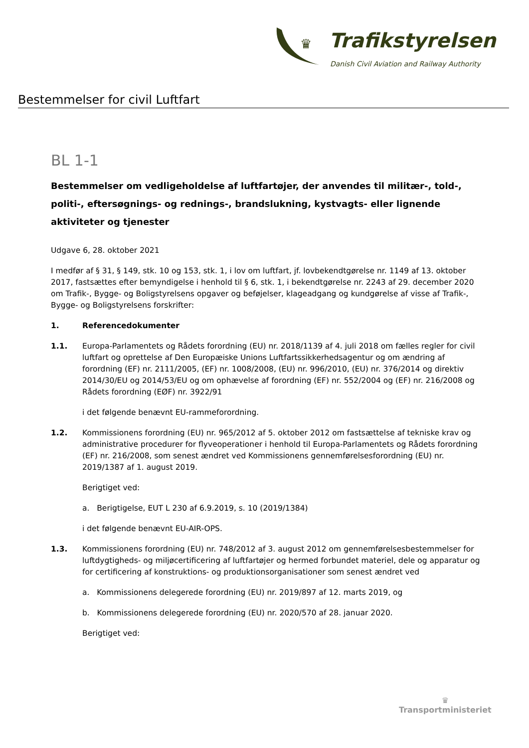♛
Trafikstyrelsen
Danish Civil Aviation and Railway Authority
Bestemmelser for civil Luftfart
BL 1-1
Bestemmelser om vedligeholdelse af luftfartøjer, der anvendes til militær-, told-, politi-, eftersøgnings- og rednings-, brandslukning, kystvagts- eller lignende aktiviteter og tjenester
Udgave 6, 28. oktober 2021
I medfør af § 31, § 149, stk. 10 og 153, stk. 1, i lov om luftfart, jf. lovbekendtgørelse nr. 1149 af 13. oktober 2017, fastsættes efter bemyndigelse i henhold til § 6, stk. 1, i bekendtgørelse nr. 2243 af 29. december 2020 om Trafik-, Bygge- og Boligstyrelsens opgaver og beføjelser, klageadgang og kundgørelse af visse af Trafik-, Bygge- og Boligstyrelsens forskrifter:
1. Referencedokumenter
1.1. Europa-Parlamentets og Rådets forordning (EU) nr. 2018/1139 af 4. juli 2018 om fælles regler for civil luftfart og oprettelse af Den Europæiske Unions Luftfartssikkerhedsagentur og om ændring af forordning (EF) nr. 2111/2005, (EF) nr. 1008/2008, (EU) nr. 996/2010, (EU) nr. 376/2014 og direktiv 2014/30/EU og 2014/53/EU og om ophævelse af forordning (EF) nr. 552/2004 og (EF) nr. 216/2008 og Rådets forordning (EØF) nr. 3922/91
i det følgende benævnt EU-rammeforordning.
1.2. Kommissionens forordning (EU) nr. 965/2012 af 5. oktober 2012 om fastsættelse af tekniske krav og administrative procedurer for flyveoperationer i henhold til Europa-Parlamentets og Rådets forordning (EF) nr. 216/2008, som senest ændret ved Kommissionens gennemførelsesforordning (EU) nr. 2019/1387 af 1. august 2019.
Berigtiget ved:
a. Berigtigelse, EUT L 230 af 6.9.2019, s. 10 (2019/1384)
i det følgende benævnt EU-AIR-OPS.
1.3. Kommissionens forordning (EU) nr. 748/2012 af 3. august 2012 om gennemførelsesbestemmelser for luftdygtigheds- og miljøcertificering af luftfartøjer og hermed forbundet materiel, dele og apparatur og for certificering af konstruktions- og produktionsorganisationer som senest ændret ved
a. Kommissionens delegerede forordning (EU) nr. 2019/897 af 12. marts 2019, og
b. Kommissionens delegerede forordning (EU) nr. 2020/570 af 28. januar 2020.
Berigtiget ved:
♛
Transportministeriet